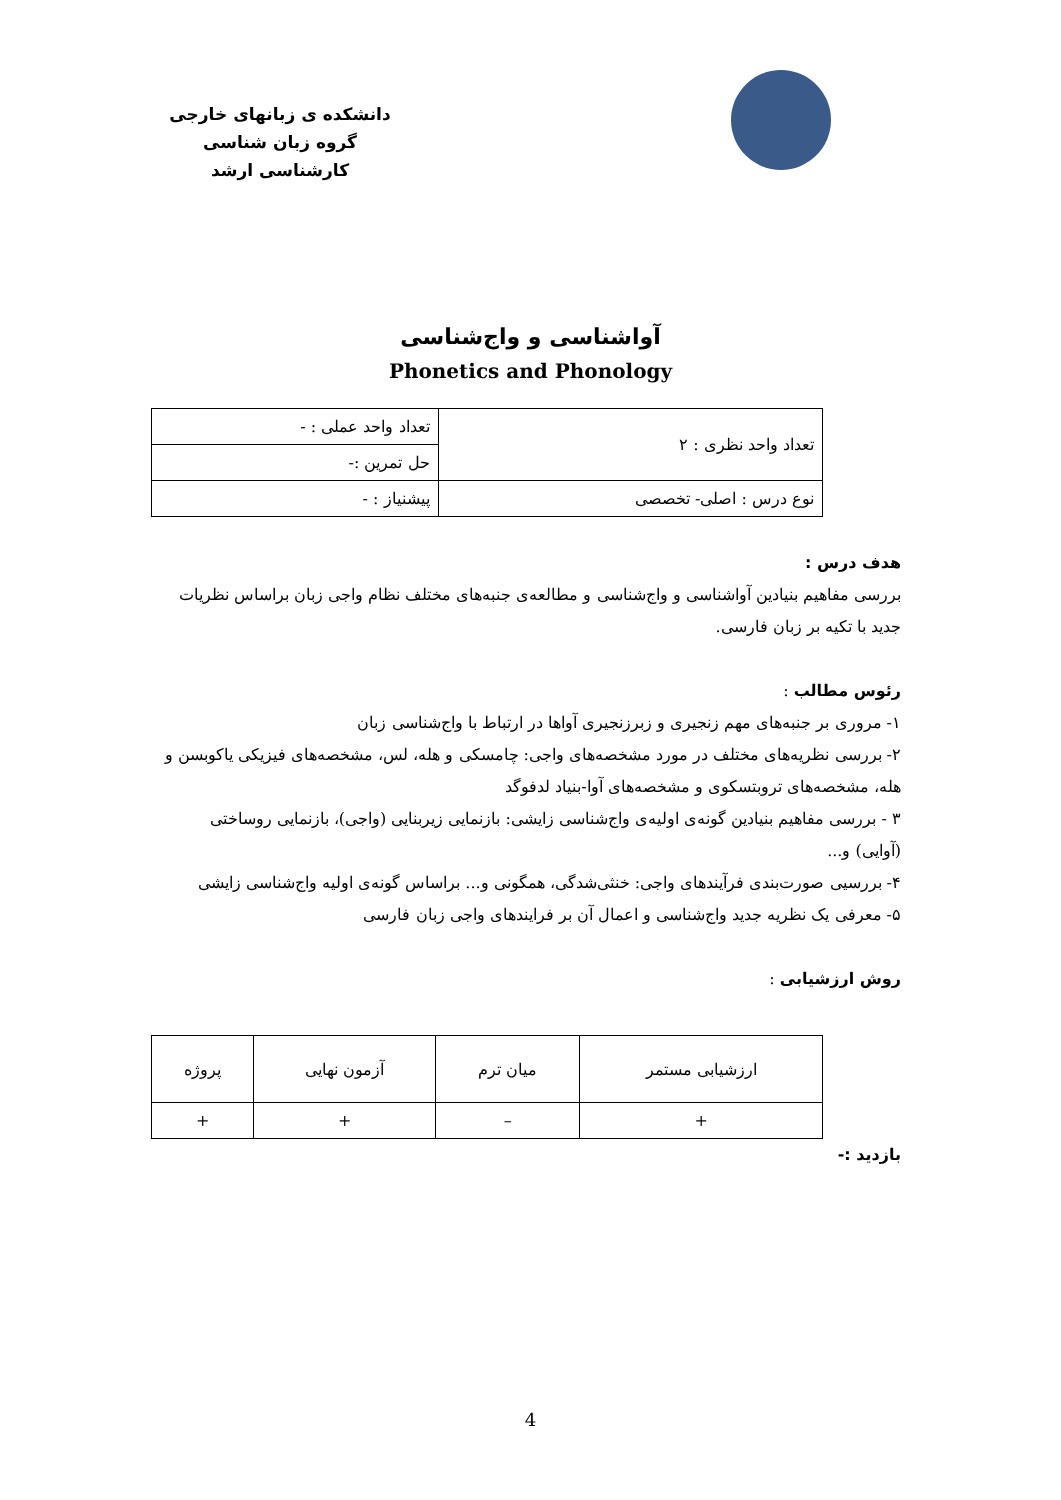دانشکده ی زبانهای خارجی
گروه زبان شناسی
کارشناسی ارشد
آواشناسی و واج‌شناسی
Phonetics and Phonology
| تعداد واحد نظری : ۲ | تعداد واحد عملی : - |
| | حل تمرین :- |
| نوع درس : اصلی- تخصصی | پیشنیاز : - |
هدف درس :
بررسی مفاهیم بنیادین آواشناسی و واج‌شناسی و مطالعه‌ی جنبه‌های مختلف نظام واجی زبان براساس نظریات جدید با تکیه بر زبان فارسی.
رئوس مطالب :
۱- مروری بر جنبه‌های مهم زنجیری و زبرزنجیری آواها در ارتباط با واج‌شناسی زبان
۲- بررسی نظریه‌های مختلف در مورد مشخصه‌های واجی: چامسکی و هله، لس، مشخصه‌های فیزیکی یاکوبسن و هله، مشخصه‌های تروبتسکوی و مشخصه‌های آوا-بنیاد لدفوگد
۳ - بررسی مفاهیم بنیادین گونه‌ی اولیه‌ی واج‌شناسی زایشی: بازنمایی زیربنایی (واجی)، بازنمایی روساختی (آوایی) و...
۴- بررسیی صورت‌بندی فرآیندهای واجی: خنثی‌شدگی، همگونی و... براساس گونه‌ی اولیه واج‌شناسی زایشی
۵- معرفی یک نظریه جدید واج‌شناسی و اعمال آن بر فرایندهای واجی زبان فارسی
روش ارزشیابی :
| ارزشیابی مستمر | میان ترم | آزمون نهایی | پروژه |
| + | – | + | + |
بازدید :-
4